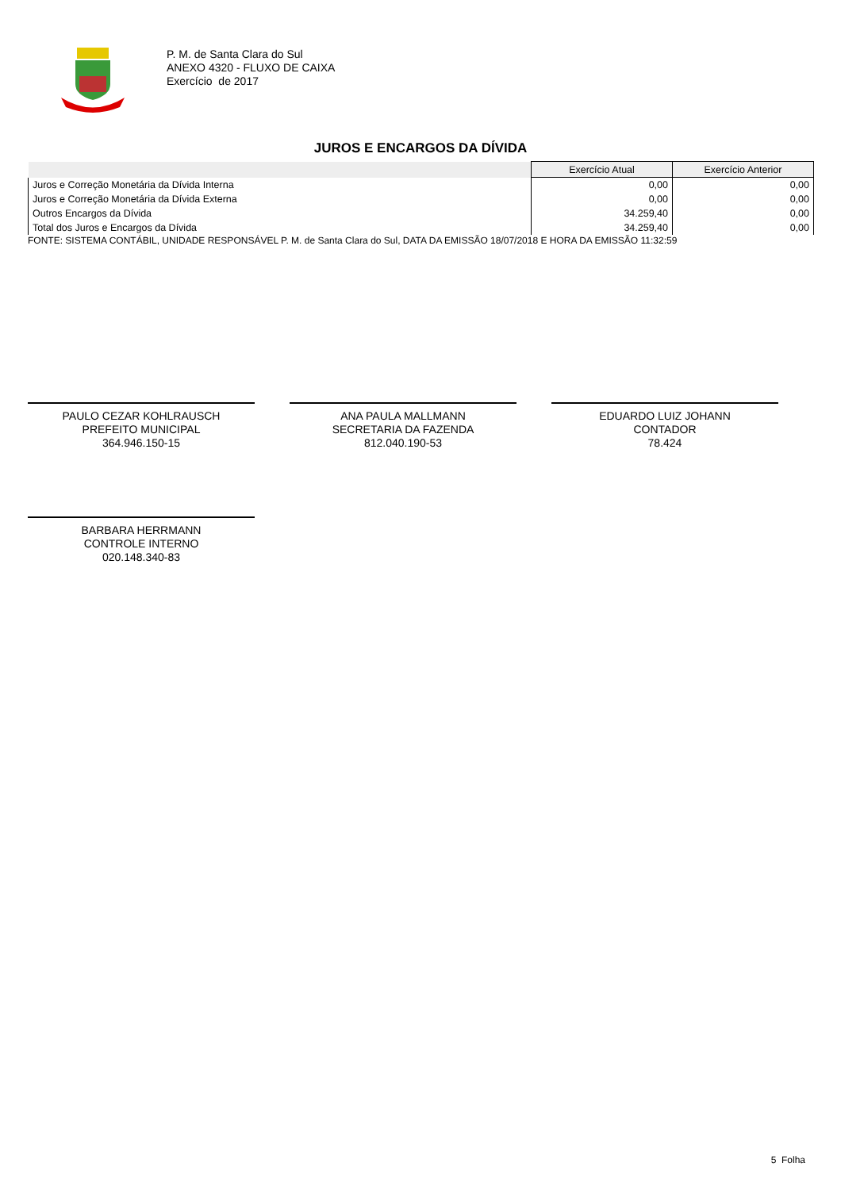P. M. de Santa Clara do Sul
ANEXO 4320 - FLUXO DE CAIXA
Exercício de 2017
JUROS E ENCARGOS DA DÍVIDA
| | Exercício Atual | Exercício Anterior |
| --- | --- | --- |
| Juros e Correção Monetária da Dívida Interna | 0,00 | 0,00 |
| Juros e Correção Monetária da Dívida Externa | 0,00 | 0,00 |
| Outros Encargos da Dívida | 34.259,40 | 0,00 |
| Total dos Juros e Encargos da Dívida | 34.259,40 | 0,00 |
FONTE: SISTEMA CONTÁBIL, UNIDADE RESPONSÁVEL P. M. de Santa Clara do Sul, DATA DA EMISSÃO 18/07/2018 E HORA DA EMISSÃO 11:32:59
PAULO CEZAR KOHLRAUSCH
PREFEITO MUNICIPAL
364.946.150-15
ANA PAULA MALLMANN
SECRETARIA DA FAZENDA
812.040.190-53
EDUARDO LUIZ JOHANN
CONTADOR
78.424
BARBARA HERRMANN
CONTROLE INTERNO
020.148.340-83
5 Folha